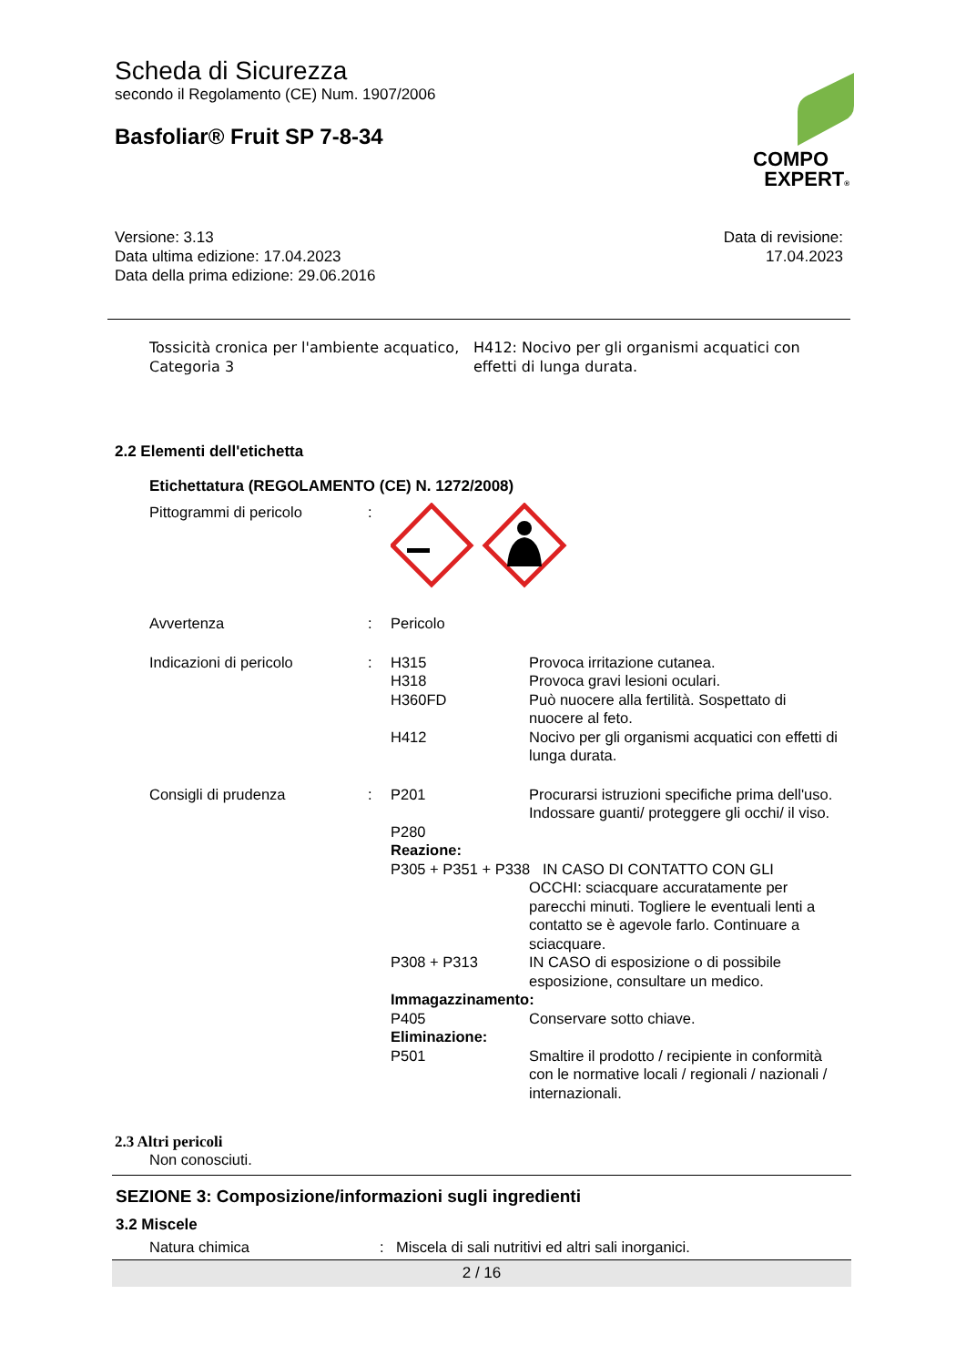COMPO
EXPERT®
Scheda di Sicurezza
secondo il Regolamento (CE) Num. 1907/2006
Basfoliar® Fruit SP 7-8-34
Versione: 3.13
Data ultima edizione: 17.04.2023
Data della prima edizione: 29.06.2016
Data di revisione:
17.04.2023
| Tossicità cronica per l'ambiente acquatico, Categoria 3 | H412: Nocivo per gli organismi acquatici con effetti di lunga durata. |
2.2 Elementi dell'etichetta
Etichettatura (REGOLAMENTO (CE) N. 1272/2008)
| Pittogrammi di pericolo | : | | |
| Avvertenza | : | Pericolo | |
| Indicazioni di pericolo | : | H315 H318 H360FD H412 | Provoca irritazione cutanea. Provoca gravi lesioni oculari. Può nuocere alla fertilità. Sospettato di nuocere al feto. Nocivo per gli organismi acquatici con effetti di lunga durata. |
| Consigli di prudenza | : | P201 P280 | Procurarsi istruzioni specifiche prima dell'uso. Indossare guanti/ proteggere gli occhi/ il viso. |
| | | Reazione: P305 + P351 + P338 IN CASO DI CONTATTO CON GLI | |
| | | | OCCHI: sciacquare accuratamente per parecchi minuti. Togliere le eventuali lenti a contatto se è agevole farlo. Continuare a sciacquare. |
| | | P308 + P313 | IN CASO di esposizione o di possibile esposizione, consultare un medico. |
| | | Immagazzinamento: | |
| | | P405 | Conservare sotto chiave. |
| | | Eliminazione: | |
| | | P501 | Smaltire il prodotto / recipiente in conformità con le normative locali / regionali / nazionali / internazionali. |
2.3 Altri pericoli
Non conosciuti.
SEZIONE 3: Composizione/informazioni sugli ingredienti
3.2 Miscele
| Natura chimica | : | Miscela di sali nutritivi ed altri sali inorganici. |
2 / 16